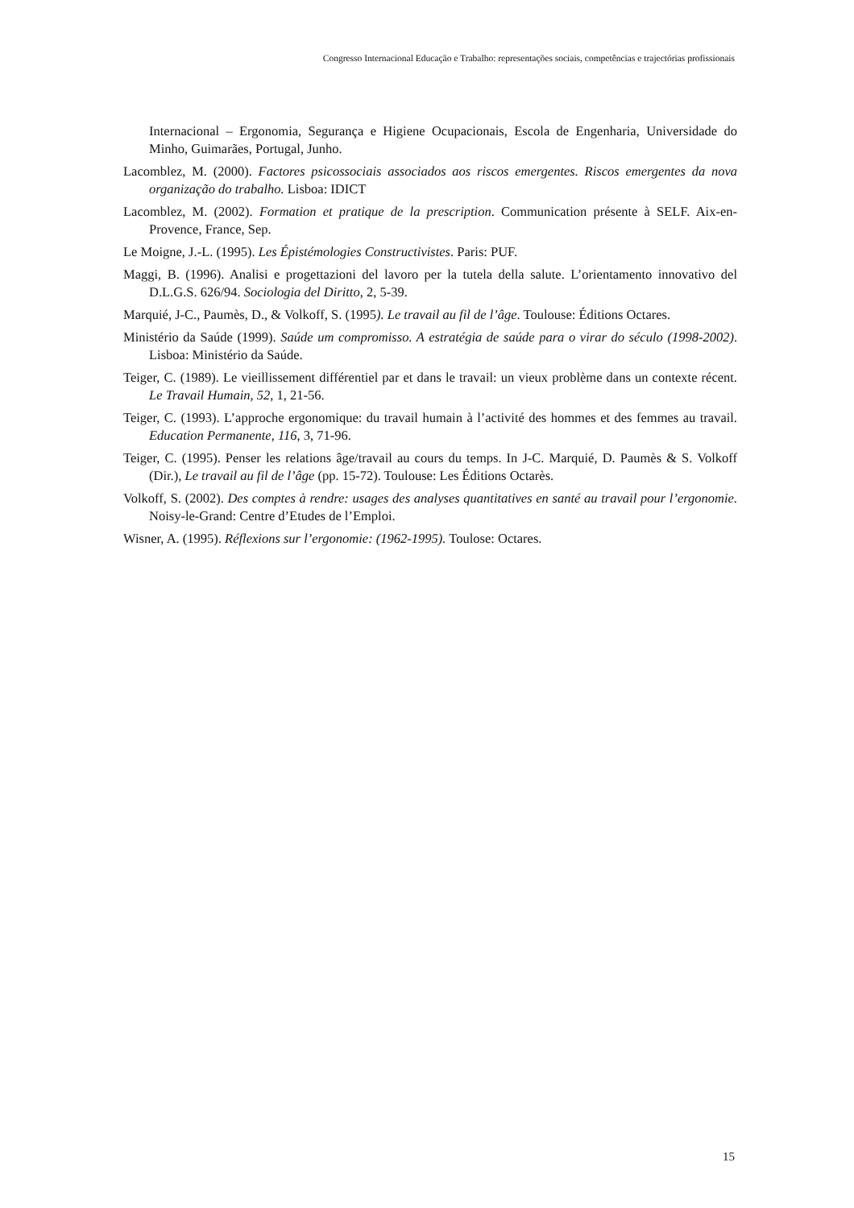Congresso Internacional Educação e Trabalho: representações sociais, competências e trajectórias profissionais
Internacional – Ergonomia, Segurança e Higiene Ocupacionais, Escola de Engenharia, Universidade do Minho, Guimarães, Portugal, Junho.
Lacomblez, M. (2000). Factores psicossociais associados aos riscos emergentes. Riscos emergentes da nova organização do trabalho. Lisboa: IDICT
Lacomblez, M. (2002). Formation et pratique de la prescription. Communication présente à SELF. Aix-en-Provence, France, Sep.
Le Moigne, J.-L. (1995). Les Épistémologies Constructivistes. Paris: PUF.
Maggi, B. (1996). Analisi e progettazioni del lavoro per la tutela della salute. L’orientamento innovativo del D.L.G.S. 626/94. Sociologia del Diritto, 2, 5-39.
Marquié, J-C., Paumès, D., & Volkoff, S. (1995). Le travail au fil de l’âge. Toulouse: Éditions Octares.
Ministério da Saúde (1999). Saúde um compromisso. A estratégia de saúde para o virar do século (1998-2002). Lisboa: Ministério da Saúde.
Teiger, C. (1989). Le vieillissement différentiel par et dans le travail: un vieux problème dans un contexte récent. Le Travail Humain, 52, 1, 21-56.
Teiger, C. (1993). L’approche ergonomique: du travail humain à l’activité des hommes et des femmes au travail. Education Permanente, 116, 3, 71-96.
Teiger, C. (1995). Penser les relations âge/travail au cours du temps. In J-C. Marquié, D. Paumès & S. Volkoff (Dir.), Le travail au fil de l’âge (pp. 15-72). Toulouse: Les Éditions Octarès.
Volkoff, S. (2002). Des comptes à rendre: usages des analyses quantitatives en santé au travail pour l’ergonomie. Noisy-le-Grand: Centre d’Etudes de l’Emploi.
Wisner, A. (1995). Réflexions sur l’ergonomie: (1962-1995). Toulose: Octares.
15